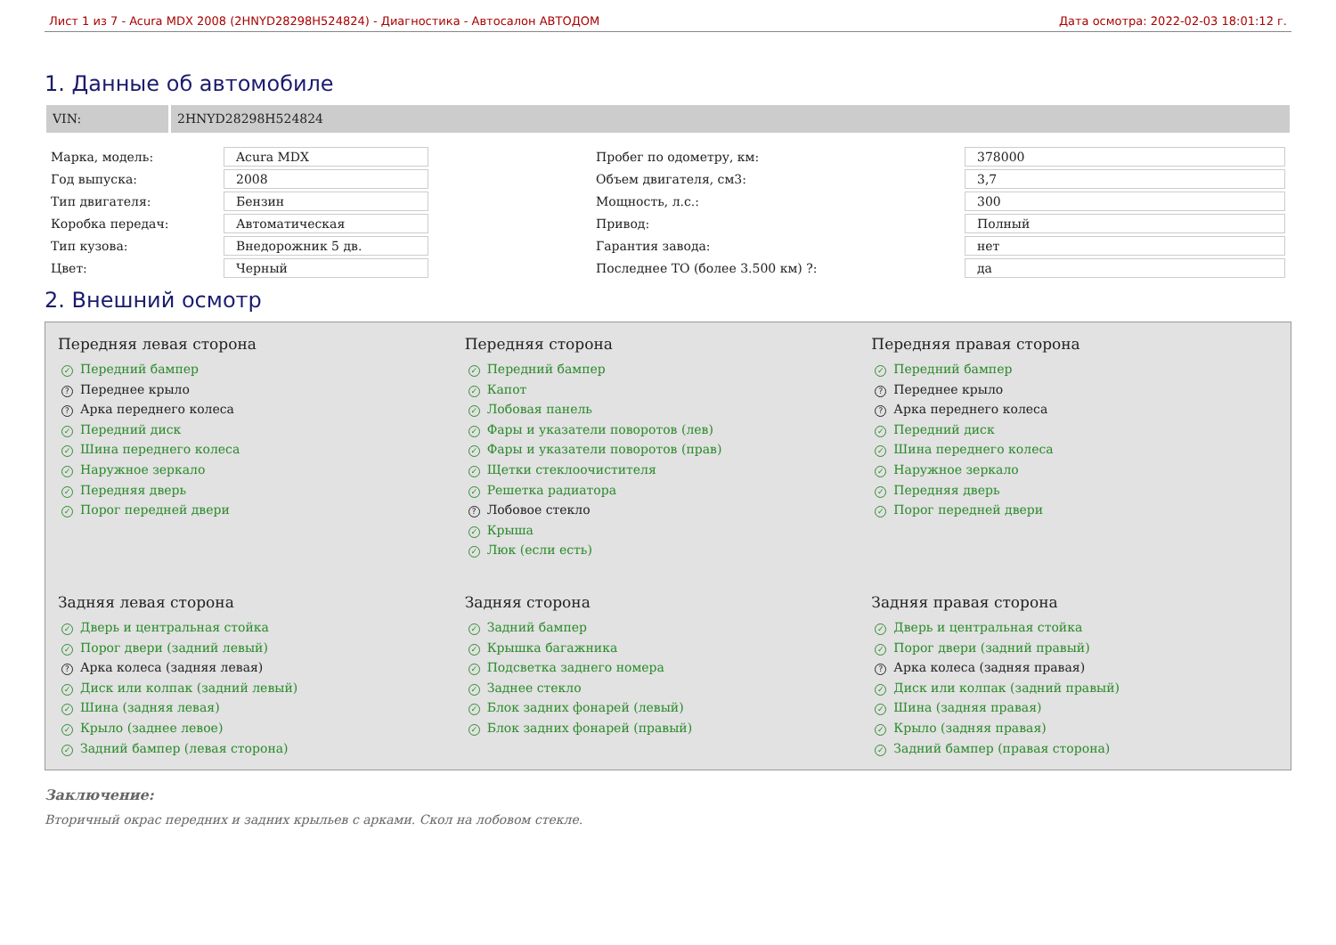Лист 1 из 7 - Acura MDX 2008 (2HNYD28298H524824) - Диагностика - Автосалон АВТОДОМ Дата осмотра: 2022-02-03 18:01:12 г.
1. Данные об автомобиле
VIN: 2HNYD28298H524824
| Марка, модель: | Acura MDX | | Пробег по одометру, км: | 378000 |
| Год выпуска: | 2008 | | Объем двигателя, см3: | 3,7 |
| Тип двигателя: | Бензин | | Мощность, л.с.: | 300 |
| Коробка передач: | Автоматическая | | Привод: | Полный |
| Тип кузова: | Внедорожник 5 дв. | | Гарантия завода: | нет |
| Цвет: | Черный | | Последнее ТО (более 3.500 км) ?: | да |
2. Внешний осмотр
Передняя левая сторона
✓ Передний бампер
? Переднее крыло
? Арка переднего колеса
✓ Передний диск
✓ Шина переднего колеса
✓ Наружное зеркало
✓ Передняя дверь
✓ Порог передней двери
Передняя сторона
✓ Передний бампер
✓ Капот
✓ Лобовая панель
✓ Фары и указатели поворотов (лев)
✓ Фары и указатели поворотов (прав)
✓ Щетки стеклоочистителя
✓ Решетка радиатора
? Лобовое стекло
✓ Крыша
✓ Люк (если есть)
Передняя правая сторона
✓ Передний бампер
? Переднее крыло
? Арка переднего колеса
✓ Передний диск
✓ Шина переднего колеса
✓ Наружное зеркало
✓ Передняя дверь
✓ Порог передней двери
Задняя левая сторона
✓ Дверь и центральная стойка
✓ Порог двери (задний левый)
? Арка колеса (задняя левая)
✓ Диск или колпак (задний левый)
✓ Шина (задняя левая)
✓ Крыло (заднее левое)
✓ Задний бампер (левая сторона)
Задняя сторона
✓ Задний бампер
✓ Крышка багажника
✓ Подсветка заднего номера
✓ Заднее стекло
✓ Блок задних фонарей (левый)
✓ Блок задних фонарей (правый)
Задняя правая сторона
✓ Дверь и центральная стойка
✓ Порог двери (задний правый)
? Арка колеса (задняя правая)
✓ Диск или колпак (задний правый)
✓ Шина (задняя правая)
✓ Крыло (задняя правая)
✓ Задний бампер (правая сторона)
Заключение:
Вторичный окрас передних и задних крыльев с арками. Скол на лобовом стекле.